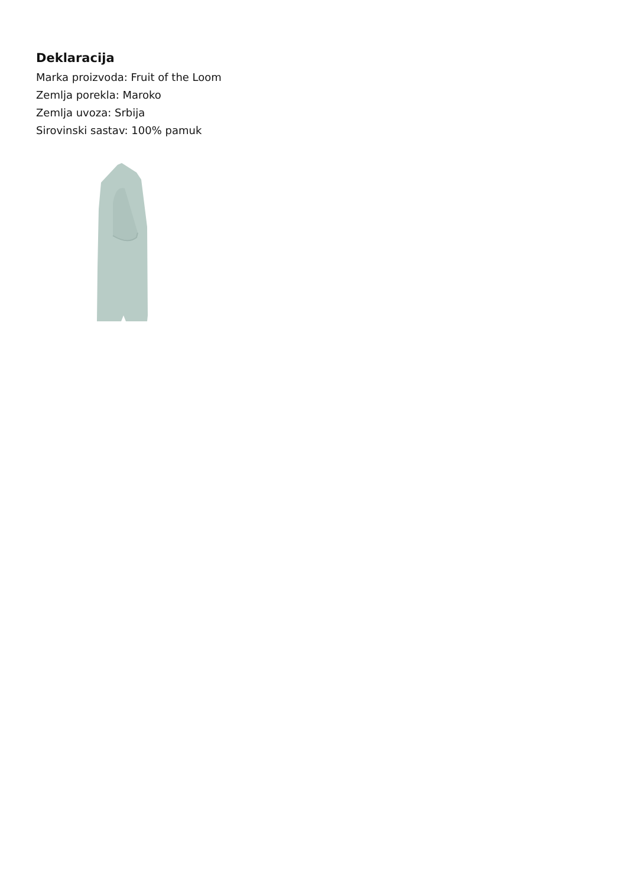Deklaracija
Marka proizvoda: Fruit of the Loom
Zemlja porekla: Maroko
Zemlja uvoza: Srbija
Sirovinski sastav: 100% pamuk